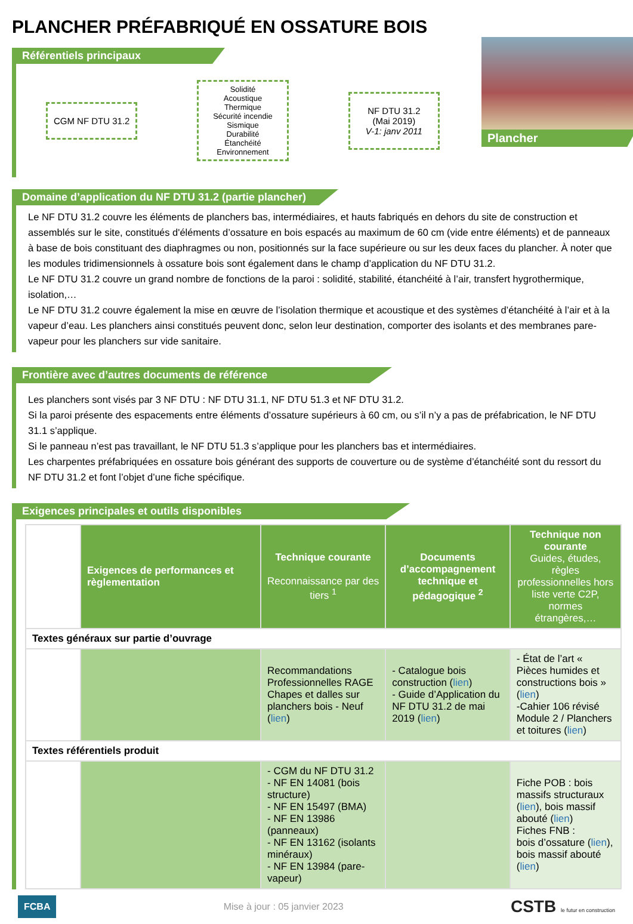PLANCHER PRÉFABRIQUÉ EN OSSATURE BOIS
Référentiels principaux
CGM NF DTU 31.2
Solidité
Acoustique
Thermique
Sécurité incendie
Sismique
Durabilité
Étanchéité
Environnement
NF DTU 31.2
(Mai 2019)
V-1: janv 2011
Plancher
Domaine d’application du NF DTU 31.2 (partie plancher)
Le NF DTU 31.2 couvre les éléments de planchers bas, intermédiaires, et hauts fabriqués en dehors du site de construction et assemblés sur le site, constitués d'éléments d’ossature en bois espacés au maximum de 60 cm (vide entre éléments) et de panneaux à base de bois constituant des diaphragmes ou non, positionnés sur la face supérieure ou sur les deux faces du plancher. À noter que les modules tridimensionnels à ossature bois sont également dans le champ d’application du NF DTU 31.2.
Le NF DTU 31.2 couvre un grand nombre de fonctions de la paroi : solidité, stabilité, étanchéité à l’air, transfert hygrothermique, isolation,…
Le NF DTU 31.2 couvre également la mise en œuvre de l’isolation thermique et acoustique et des systèmes d’étanchéité à l’air et à la vapeur d’eau. Les planchers ainsi constitués peuvent donc, selon leur destination, comporter des isolants et des membranes pare-vapeur pour les planchers sur vide sanitaire.
Frontière avec d’autres documents de référence
Les planchers sont visés par 3 NF DTU : NF DTU 31.1, NF DTU 51.3 et NF DTU 31.2.
Si la paroi présente des espacements entre éléments d’ossature supérieurs à 60 cm, ou s’il n’y a pas de préfabrication, le NF DTU 31.1 s’applique.
Si le panneau n’est pas travaillant, le NF DTU 51.3 s’applique pour les planchers bas et intermédiaires.
Les charpentes préfabriquées en ossature bois générant des supports de couverture ou de système d’étanchéité sont du ressort du NF DTU 31.2 et font l’objet d’une fiche spécifique.
Exigences principales et outils disponibles
| | Exigences de performances et règlementation | Technique courante Reconnaissance par des tiers <sup>1</sup> | Documents d’accompagnement technique et pédagogique <sup>2</sup> | Technique non courante Guides, études, règles professionnelles hors liste verte C2P, normes étrangères,… |
| Textes généraux sur partie d’ouvrage | | | | |
| | | Recommandations Professionnelles RAGE Chapes et dalles sur planchers bois - Neuf ( lien ) | - Catalogue bois construction ( lien ) - Guide d’Application du NF DTU 31.2 de mai 2019 ( lien ) | - État de l’art « Pièces humides et constructions bois » ( lien ) -Cahier 106 révisé Module 2 / Planchers et toitures ( lien ) |
| Textes référentiels produit | | | | |
| | | - CGM du NF DTU 31.2 - NF EN 14081 (bois structure) - NF EN 15497 (BMA) - NF EN 13986 (panneaux) - NF EN 13162 (isolants minéraux) - NF EN 13984 (pare-vapeur) | | Fiche POB : bois massifs structuraux ( lien ), bois massif abouté ( lien ) Fiches FNB : bois d’ossature ( lien ), bois massif abouté ( lien ) |
FCBA Mise à jour : 05 janvier 2023 CSTB le futur en construction